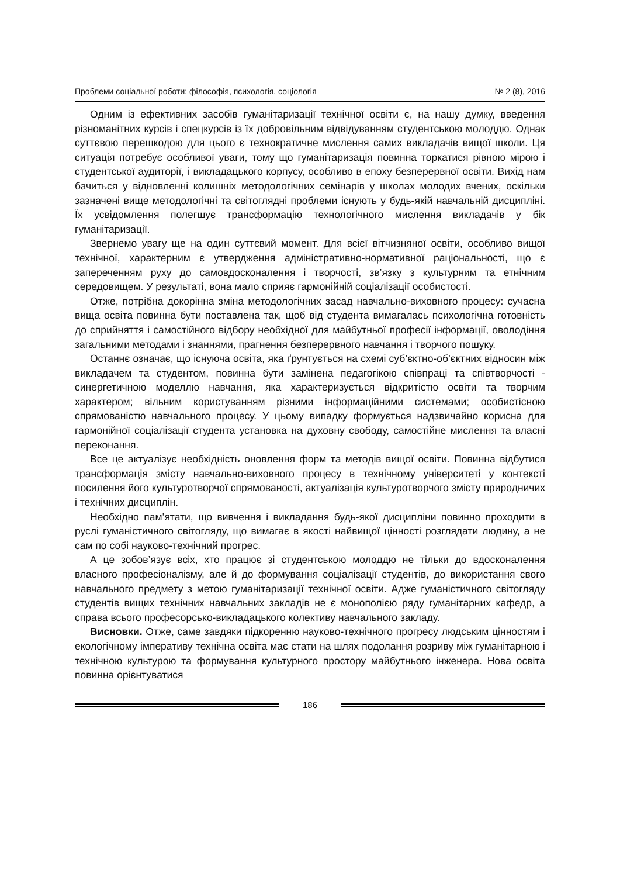Проблеми соціальної роботи: філософія, психологія, соціологія № 2 (8), 2016
Одним із ефективних засобів гуманітаризації технічної освіти є, на нашу думку, введення різноманітних курсів і спецкурсів із їх добровільним відвідуванням студентською молоддю. Однак суттєвою перешкодою для цього є технократичне мислення самих викладачів вищої школи. Ця ситуація потребує особливої уваги, тому що гуманітаризація повинна торкатися рівною мірою і студентської аудиторії, і викладацького корпусу, особливо в епоху безперервної освіти. Вихід нам бачиться у відновленні колишніх методологічних семінарів у школах молодих вчених, оскільки зазначені вище методологічні та світоглядні проблеми існують у будь-якій навчальній дисципліні. Їх усвідомлення полегшує трансформацію технологічного мислення викладачів у бік гуманітаризації.
Звернемо увагу ще на один суттєвий момент. Для всієї вітчизняної освіти, особливо вищої технічної, характерним є утвердження адміністративно-нормативної раціональності, що є запереченням руху до самовдосконалення і творчості, зв’язку з культурним та етнічним середовищем. У результаті, вона мало сприяє гармонійній соціалізації особистості.
Отже, потрібна докорінна зміна методологічних засад навчально-виховного процесу: сучасна вища освіта повинна бути поставлена так, щоб від студента вимагалась психологічна готовність до сприйняття і самостійного відбору необхідної для майбутньої професії інформації, оволодіння загальними методами і знаннями, прагнення безперервного навчання і творчого пошуку.
Останнє означає, що існуюча освіта, яка ґрунтується на схемі суб’єктно-об’єктних відносин між викладачем та студентом, повинна бути замінена педагогікою співпраці та співтворчості - синергетичною моделлю навчання, яка характеризується відкритістю освіти та творчим характером; вільним користуванням різними інформаційними системами; особистісною спрямованістю навчального процесу. У цьому випадку формується надзвичайно корисна для гармонійної соціалізації студента установка на духовну свободу, самостійне мислення та власні переконання.
Все це актуалізує необхідність оновлення форм та методів вищої освіти. Повинна відбутися трансформація змісту навчально-виховного процесу в технічному університеті у контексті посилення його культуротворчої спрямованості, актуалізація культуротворчого змісту природничих і технічних дисциплін.
Необхідно пам’ятати, що вивчення і викладання будь-якої дисципліни повинно проходити в руслі гуманістичного світогляду, що вимагає в якості найвищої цінності розглядати людину, а не сам по собі науково-технічний прогрес.
А це зобов’язує всіх, хто працює зі студентською молоддю не тільки до вдосконалення власного професіоналізму, але й до формування соціалізації студентів, до використання свого навчального предмету з метою гуманітаризації технічної освіти. Адже гуманістичного світогляду студентів вищих технічних навчальних закладів не є монополією ряду гуманітарних кафедр, а справа всього професорсько-викладацького колективу навчального закладу.
Висновки. Отже, саме завдяки підкоренню науково-технічного прогресу людським цінностям і екологічному імперативу технічна освіта має стати на шлях подолання розриву між гуманітарною і технічною культурою та формування культурного простору майбутнього інженера. Нова освіта повинна орієнтуватися
186